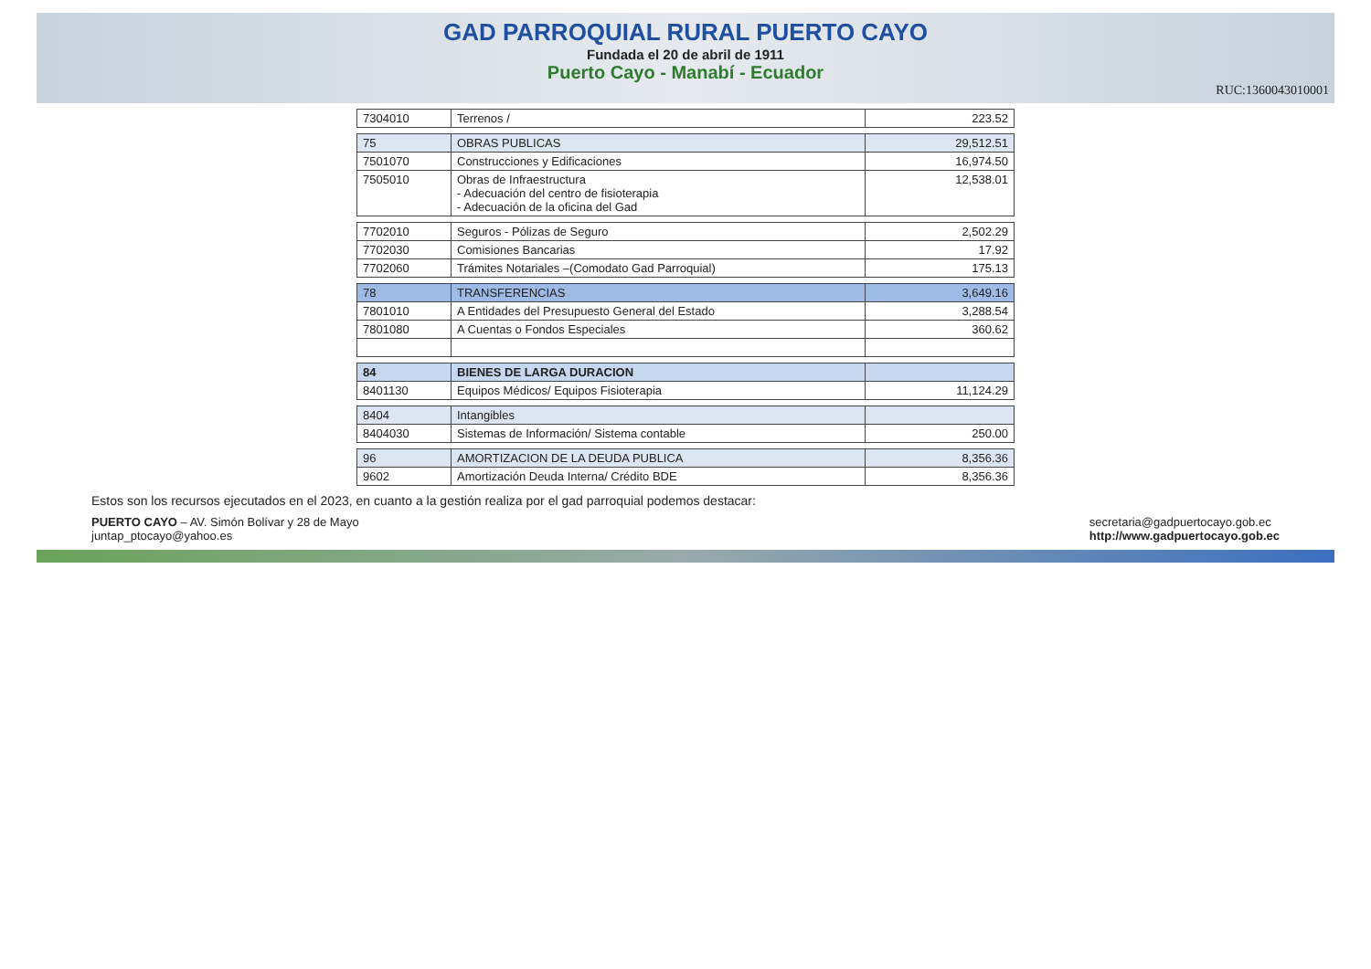GAD PARROQUIAL RURAL PUERTO CAYO
Fundada el 20 de abril de 1911
Puerto Cayo - Manabí - Ecuador
RUC:1360043010001
| 7304010 | Terrenos / | 223.52 |
| 75 | OBRAS PUBLICAS | 29,512.51 |
| 7501070 | Construcciones y Edificaciones | 16,974.50 |
| 7505010 | Obras de Infraestructura - Adecuación del centro de fisioterapia - Adecuación de la oficina del Gad | 12,538.01 |
| 7702010 | Seguros - Pólizas de Seguro | 2,502.29 |
| 7702030 | Comisiones Bancarias | 17.92 |
| 7702060 | Trámites Notariales –(Comodato Gad Parroquial) | 175.13 |
| 78 | TRANSFERENCIAS | 3,649.16 |
| 7801010 | A Entidades del Presupuesto General del Estado | 3,288.54 |
| 7801080 | A Cuentas o Fondos Especiales | 360.62 |
| 84 | BIENES DE LARGA DURACION | |
| 8401130 | Equipos Médicos/ Equipos Fisioterapia | 11,124.29 |
| 8404 | Intangibles | |
| 8404030 | Sistemas de Información/ Sistema contable | 250.00 |
| 96 | AMORTIZACION DE LA DEUDA PUBLICA | 8,356.36 |
| 9602 | Amortización Deuda Interna/ Crédito BDE | 8,356.36 |
Estos son los recursos ejecutados en el 2023, en cuanto a la gestión realiza por el gad parroquial podemos destacar:
PUERTO CAYO – AV. Simón Bolívar y 28 de Mayo
juntap_ptocayo@yahoo.es
secretaria@gadpuertocayo.gob.ec
http://www.gadpuertocayo.gob.ec